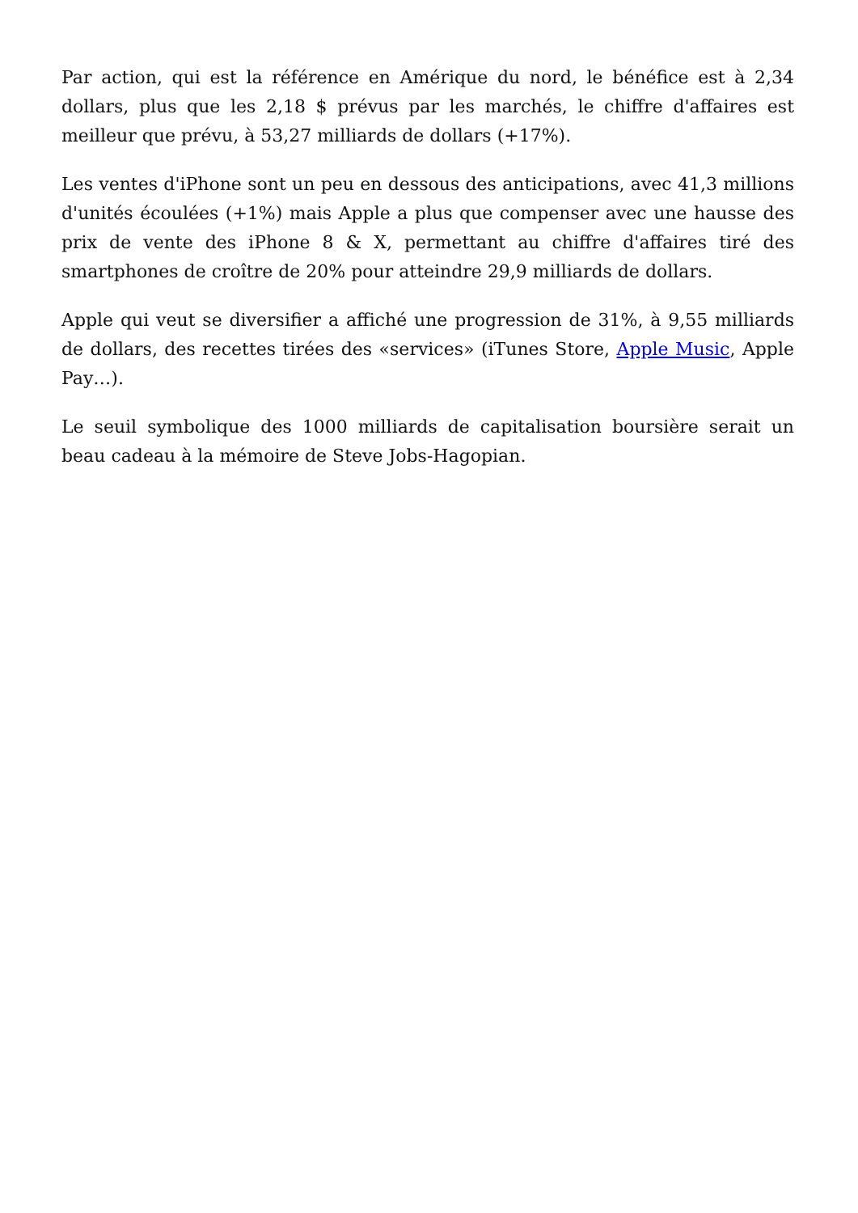Par action, qui est la référence en Amérique du nord, le bénéfice est à 2,34 dollars, plus que les 2,18 $ prévus par les marchés, le chiffre d'affaires est meilleur que prévu, à 53,27 milliards de dollars (+17%).
Les ventes d'iPhone sont un peu en dessous des anticipations, avec 41,3 millions d'unités écoulées (+1%) mais Apple a plus que compenser avec une hausse des prix de vente des iPhone 8 & X, permettant au chiffre d'affaires tiré des smartphones de croître de 20% pour atteindre 29,9 milliards de dollars.
Apple qui veut se diversifier a affiché une progression de 31%, à 9,55 milliards de dollars, des recettes tirées des «services» (iTunes Store, Apple Music, Apple Pay…).
Le seuil symbolique des 1000 milliards de capitalisation boursière serait un beau cadeau à la mémoire de Steve Jobs-Hagopian.